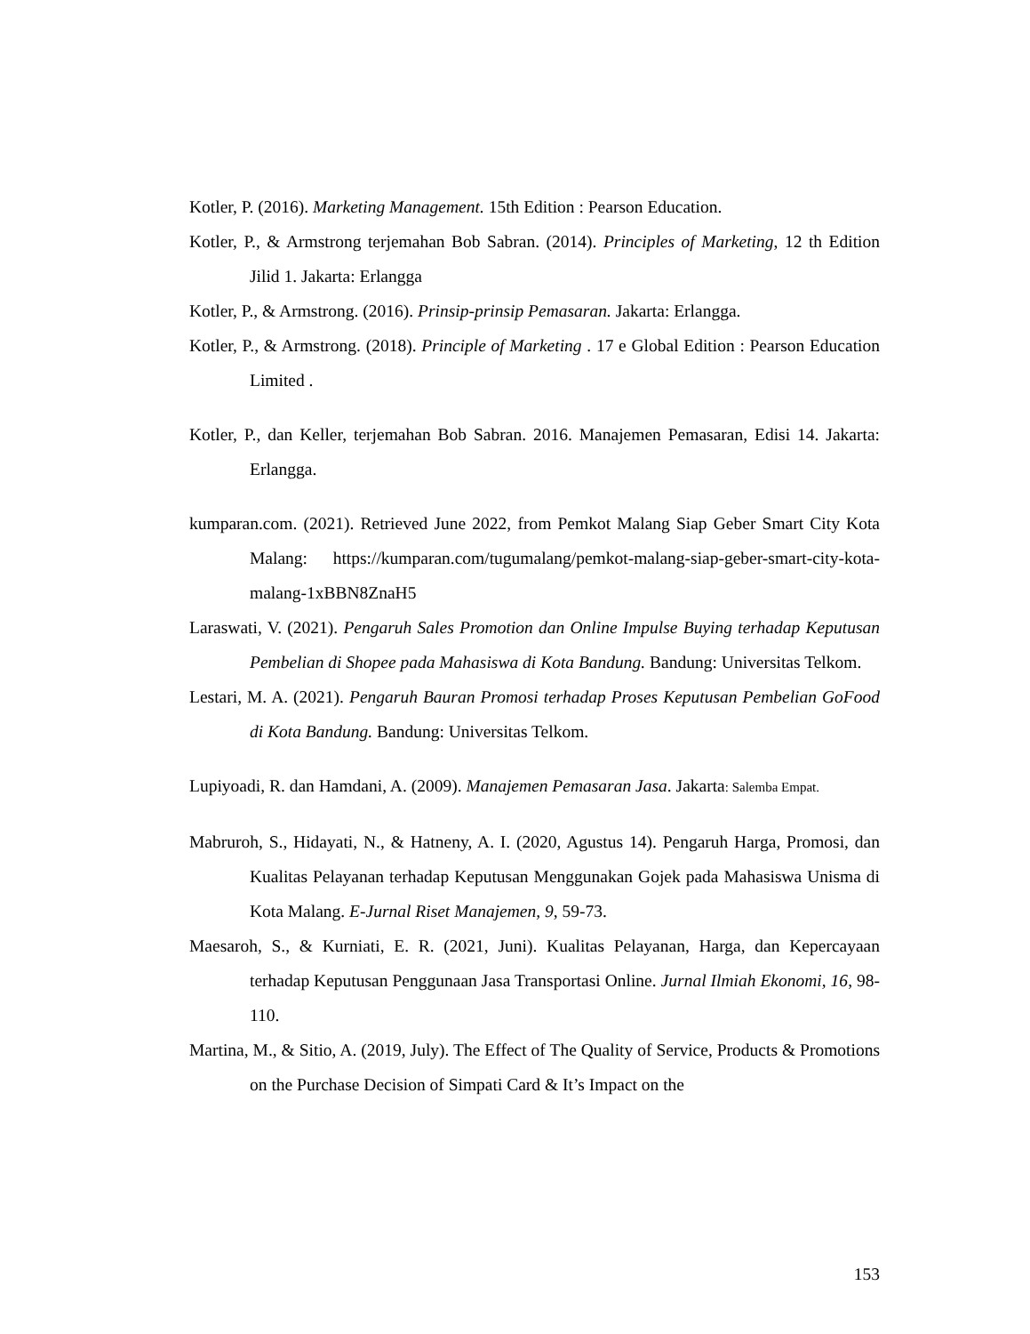Kotler, P. (2016). Marketing Management. 15th Edition : Pearson Education.
Kotler, P., & Armstrong terjemahan Bob Sabran. (2014). Principles of Marketing, 12 th Edition Jilid 1. Jakarta: Erlangga
Kotler, P., & Armstrong. (2016). Prinsip-prinsip Pemasaran. Jakarta: Erlangga.
Kotler, P., & Armstrong. (2018). Principle of Marketing . 17 e Global Edition : Pearson Education Limited .
Kotler, P., dan Keller, terjemahan Bob Sabran. 2016. Manajemen Pemasaran, Edisi 14. Jakarta: Erlangga.
kumparan.com. (2021). Retrieved June 2022, from Pemkot Malang Siap Geber Smart City Kota Malang: https://kumparan.com/tugumalang/pemkot-malang-siap-geber-smart-city-kota-malang-1xBBN8ZnaH5
Laraswati, V. (2021). Pengaruh Sales Promotion dan Online Impulse Buying terhadap Keputusan Pembelian di Shopee pada Mahasiswa di Kota Bandung. Bandung: Universitas Telkom.
Lestari, M. A. (2021). Pengaruh Bauran Promosi terhadap Proses Keputusan Pembelian GoFood di Kota Bandung. Bandung: Universitas Telkom.
Lupiyoadi, R. dan Hamdani, A. (2009). Manajemen Pemasaran Jasa. Jakarta: Salemba Empat.
Mabruroh, S., Hidayati, N., & Hatneny, A. I. (2020, Agustus 14). Pengaruh Harga, Promosi, dan Kualitas Pelayanan terhadap Keputusan Menggunakan Gojek pada Mahasiswa Unisma di Kota Malang. E-Jurnal Riset Manajemen, 9, 59-73.
Maesaroh, S., & Kurniati, E. R. (2021, Juni). Kualitas Pelayanan, Harga, dan Kepercayaan terhadap Keputusan Penggunaan Jasa Transportasi Online. Jurnal Ilmiah Ekonomi, 16, 98-110.
Martina, M., & Sitio, A. (2019, July). The Effect of The Quality of Service, Products & Promotions on the Purchase Decision of Simpati Card & It’s Impact on the
153